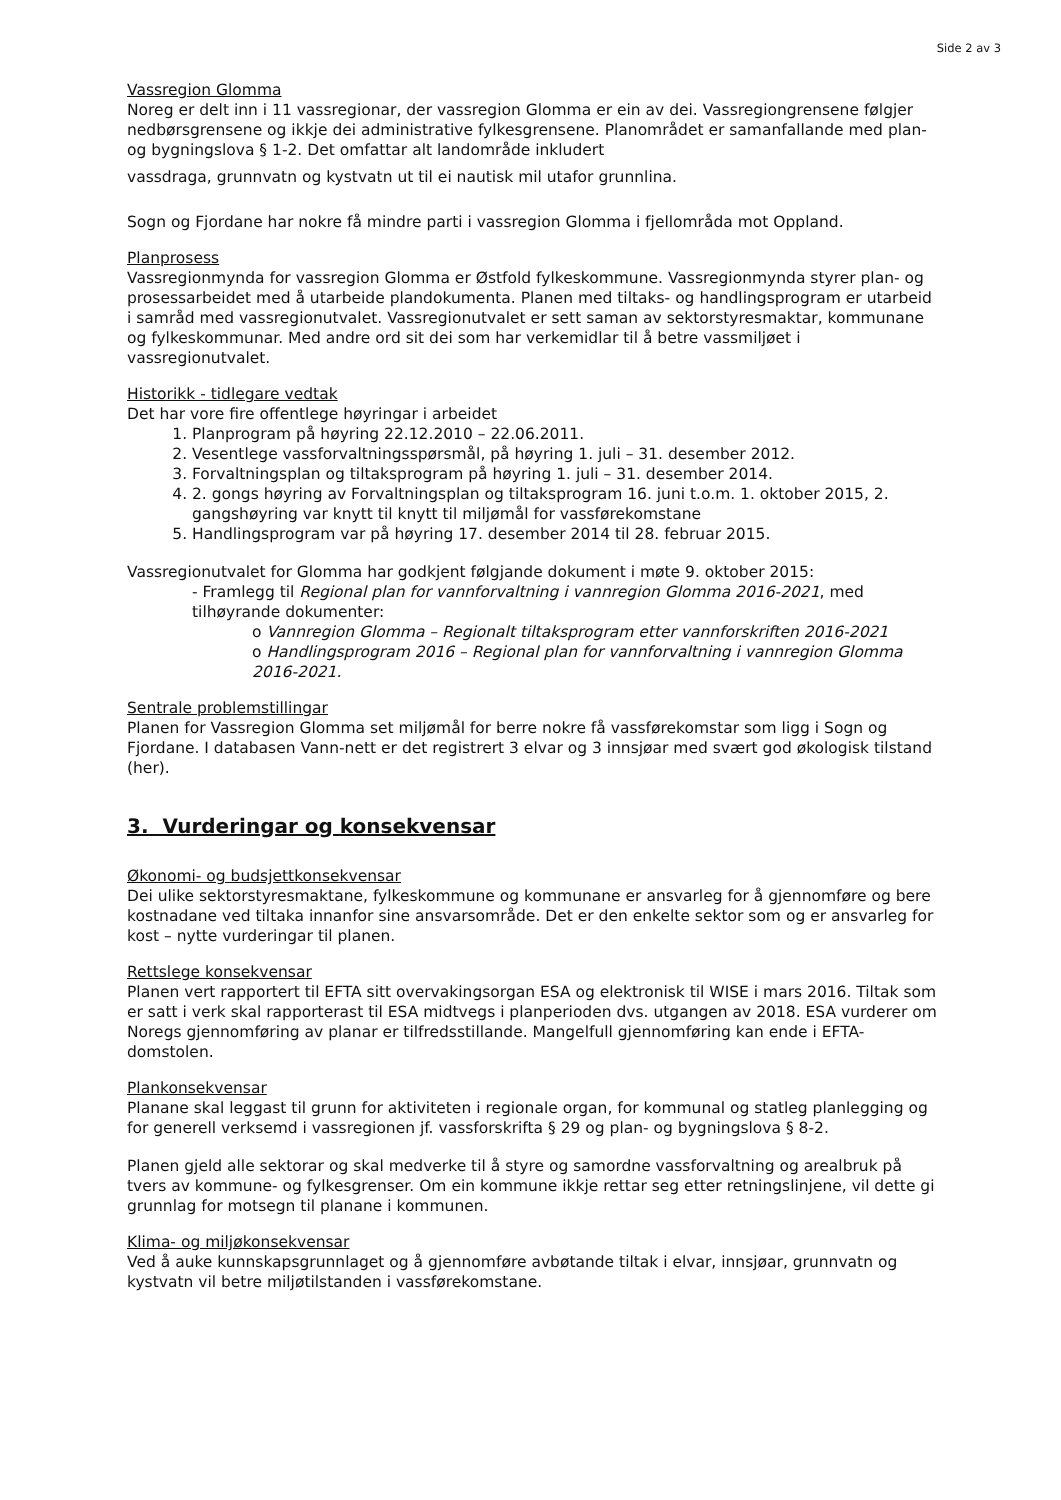Side 2 av 3
Vassregion Glomma
Noreg er delt inn i 11 vassregionar, der vassregion Glomma er ein av dei. Vassregiongrensene følgjer nedbørsgrensene og ikkje dei administrative fylkesgrensene. Planområdet er samanfallande med plan- og bygningslova § 1-2. Det omfattar alt landområde inkludert
vassdraga, grunnvatn og kystvatn ut til ei nautisk mil utafor grunnlina.
Sogn og Fjordane har nokre få mindre parti i vassregion Glomma i fjellområda mot Oppland.
Planprosess
Vassregionmynda for vassregion Glomma er Østfold fylkeskommune. Vassregionmynda styrer plan- og prosessarbeidet med å utarbeide plandokumenta. Planen med tiltaks- og handlingsprogram er utarbeid i samråd med vassregionutvalet. Vassregionutvalet er sett saman av sektorstyresmaktar, kommunane og fylkeskommunar. Med andre ord sit dei som har verkemidlar til å betre vassmiljøet i vassregionutvalet.
Historikk - tidlegare vedtak
Det har vore fire offentlege høyringar i arbeidet
1. Planprogram på høyring 22.12.2010 – 22.06.2011.
2. Vesentlege vassforvaltningsspørsmål, på høyring 1. juli – 31. desember 2012.
3. Forvaltningsplan og tiltaksprogram på høyring 1. juli – 31. desember 2014.
4. 2. gongs høyring av Forvaltningsplan og tiltaksprogram 16. juni t.o.m. 1. oktober 2015, 2. gangshøyring var knytt til knytt til miljømål for vassførekomstane
5. Handlingsprogram var på høyring 17. desember 2014 til 28. februar 2015.
Vassregionutvalet for Glomma har godkjent følgjande dokument i møte 9. oktober 2015:
- Framlegg til Regional plan for vannforvaltning i vannregion Glomma 2016-2021, med tilhøyrande dokumenter:
o Vannregion Glomma – Regionalt tiltaksprogram etter vannforskriften 2016-2021
o Handlingsprogram 2016 – Regional plan for vannforvaltning i vannregion Glomma 2016-2021.
Sentrale problemstillingar
Planen for Vassregion Glomma set miljømål for berre nokre få vassførekomstar som ligg i Sogn og Fjordane. I databasen Vann-nett er det registrert 3 elvar og 3 innsjøar med svært god økologisk tilstand (her).
3. Vurderingar og konsekvensar
Økonomi- og budsjettkonsekvensar
Dei ulike sektorstyresmaktane, fylkeskommune og kommunane er ansvarleg for å gjennomføre og bere kostnadane ved tiltaka innanfor sine ansvarsområde. Det er den enkelte sektor som og er ansvarleg for kost – nytte vurderingar til planen.
Rettslege konsekvensar
Planen vert rapportert til EFTA sitt overvakingsorgan ESA og elektronisk til WISE i mars 2016. Tiltak som er satt i verk skal rapporterast til ESA midtvegs i planperioden dvs. utgangen av 2018. ESA vurderer om Noregs gjennomføring av planar er tilfredsstillande. Mangelfull gjennomføring kan ende i EFTA-domstolen.
Plankonsekvensar
Planane skal leggast til grunn for aktiviteten i regionale organ, for kommunal og statleg planlegging og for generell verksemd i vassregionen jf. vassforskrifta § 29 og plan- og bygningslova § 8-2.
Planen gjeld alle sektorar og skal medverke til å styre og samordne vassforvaltning og arealbruk på tvers av kommune- og fylkesgrenser. Om ein kommune ikkje rettar seg etter retningslinjene, vil dette gi grunnlag for motsegn til planane i kommunen.
Klima- og miljøkonsekvensar
Ved å auke kunnskapsgrunnlaget og å gjennomføre avbøtande tiltak i elvar, innsjøar, grunnvatn og kystvatn vil betre miljøtilstanden i vassførekomstane.